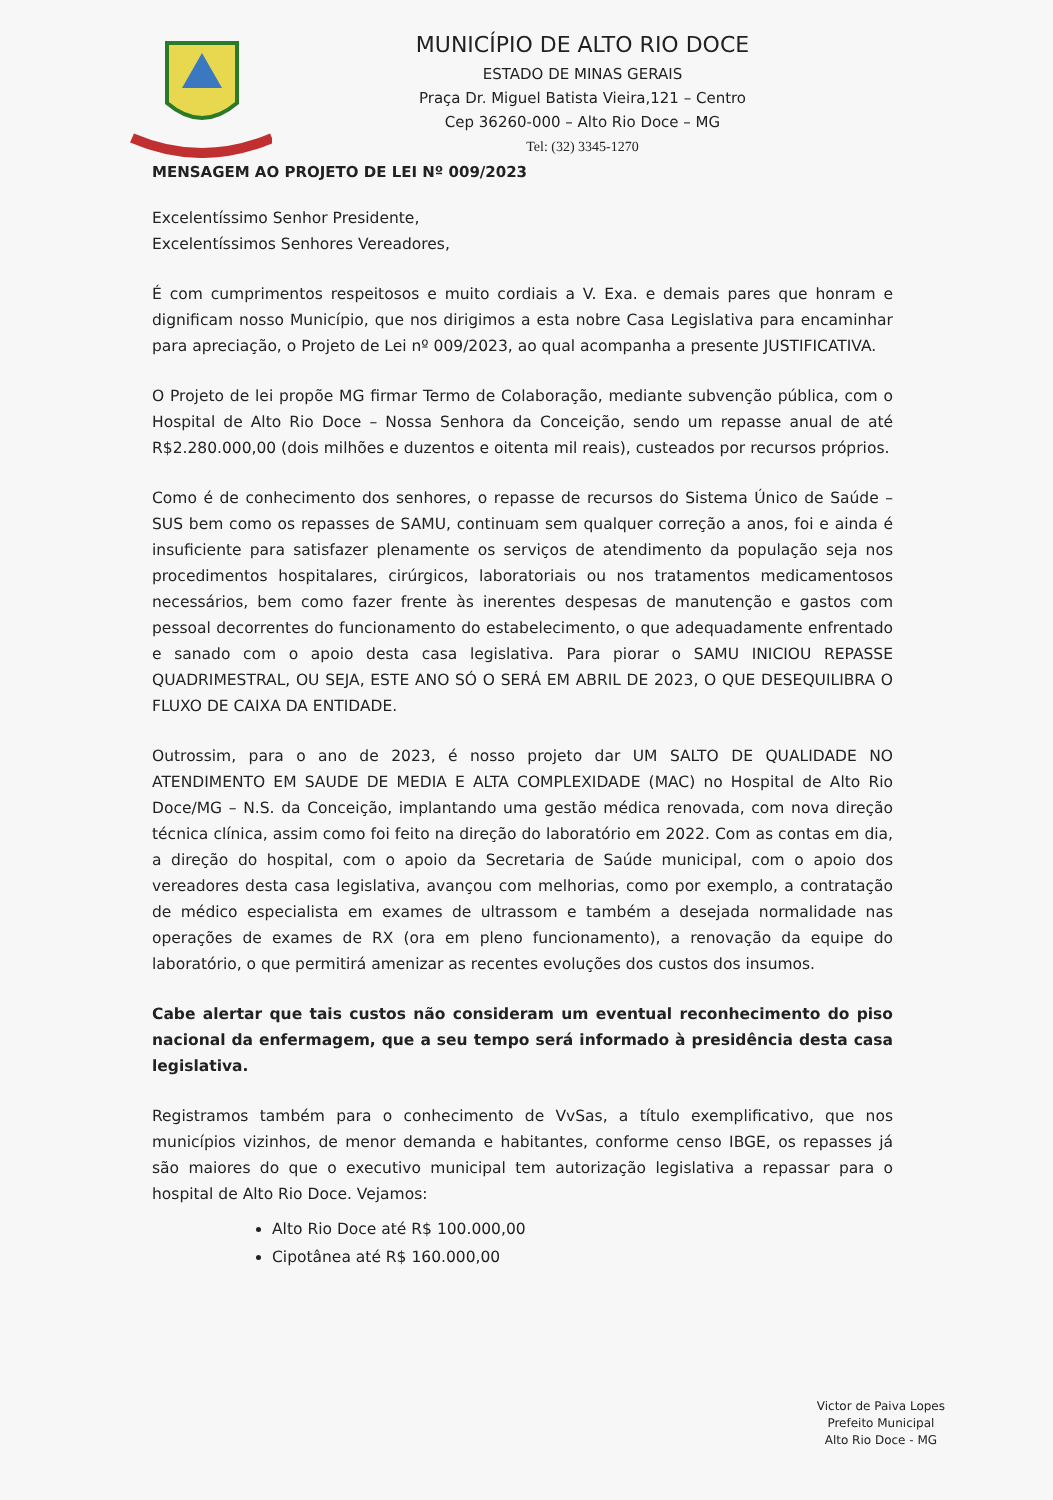MUNICÍPIO DE ALTO RIO DOCE
ESTADO DE MINAS GERAIS
Praça Dr. Miguel Batista Vieira,121 – Centro
Cep 36260-000 – Alto Rio Doce – MG
Tel: (32) 3345-1270
MENSAGEM AO PROJETO DE LEI Nº 009/2023
Excelentíssimo Senhor Presidente,
Excelentíssimos Senhores Vereadores,
É com cumprimentos respeitosos e muito cordiais a V. Exa. e demais pares que honram e dignificam nosso Município, que nos dirigimos a esta nobre Casa Legislativa para encaminhar para apreciação, o Projeto de Lei nº 009/2023, ao qual acompanha a presente JUSTIFICATIVA.
O Projeto de lei propõe MG firmar Termo de Colaboração, mediante subvenção pública, com o Hospital de Alto Rio Doce – Nossa Senhora da Conceição, sendo um repasse anual de até R$2.280.000,00 (dois milhões e duzentos e oitenta mil reais), custeados por recursos próprios.
Como é de conhecimento dos senhores, o repasse de recursos do Sistema Único de Saúde – SUS bem como os repasses de SAMU, continuam sem qualquer correção a anos, foi e ainda é insuficiente para satisfazer plenamente os serviços de atendimento da população seja nos procedimentos hospitalares, cirúrgicos, laboratoriais ou nos tratamentos medicamentosos necessários, bem como fazer frente às inerentes despesas de manutenção e gastos com pessoal decorrentes do funcionamento do estabelecimento, o que adequadamente enfrentado e sanado com o apoio desta casa legislativa. Para piorar o SAMU INICIOU REPASSE QUADRIMESTRAL, OU SEJA, ESTE ANO SÓ O SERÁ EM ABRIL DE 2023, O QUE DESEQUILIBRA O FLUXO DE CAIXA DA ENTIDADE.
Outrossim, para o ano de 2023, é nosso projeto dar UM SALTO DE QUALIDADE NO ATENDIMENTO EM SAUDE DE MEDIA E ALTA COMPLEXIDADE (MAC) no Hospital de Alto Rio Doce/MG – N.S. da Conceição, implantando uma gestão médica renovada, com nova direção técnica clínica, assim como foi feito na direção do laboratório em 2022. Com as contas em dia, a direção do hospital, com o apoio da Secretaria de Saúde municipal, com o apoio dos vereadores desta casa legislativa, avançou com melhorias, como por exemplo, a contratação de médico especialista em exames de ultrassom e também a desejada normalidade nas operações de exames de RX (ora em pleno funcionamento), a renovação da equipe do laboratório, o que permitirá amenizar as recentes evoluções dos custos dos insumos.
Cabe alertar que tais custos não consideram um eventual reconhecimento do piso nacional da enfermagem, que a seu tempo será informado à presidência desta casa legislativa.
Registramos também para o conhecimento de VvSas, a título exemplificativo, que nos municípios vizinhos, de menor demanda e habitantes, conforme censo IBGE, os repasses já são maiores do que o executivo municipal tem autorização legislativa a repassar para o hospital de Alto Rio Doce. Vejamos:
Alto Rio Doce até R$ 100.000,00
Cipotânea até R$ 160.000,00
Victor de Paiva Lopes
Prefeito Municipal
Alto Rio Doce - MG